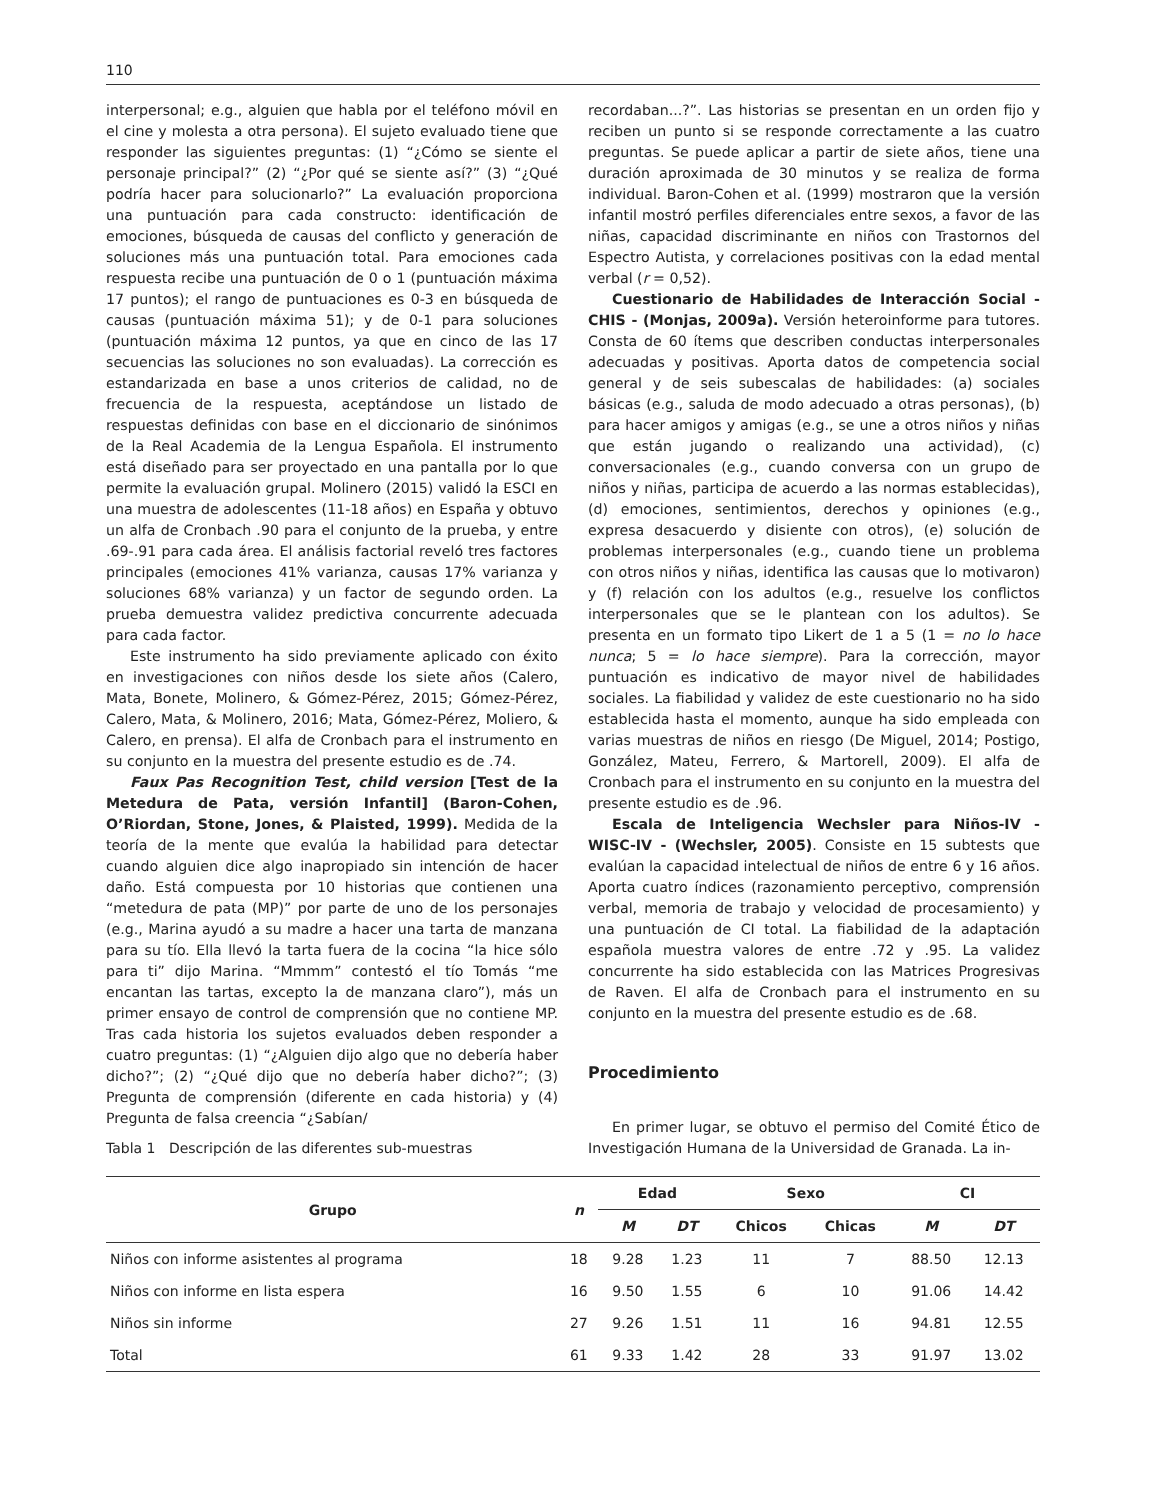110
interpersonal; e.g., alguien que habla por el teléfono móvil en el cine y molesta a otra persona). El sujeto evaluado tiene que responder las siguientes preguntas: (1) “¿Cómo se siente el personaje principal?” (2) “¿Por qué se siente así?” (3) “¿Qué podría hacer para solucionarlo?” La evaluación proporciona una puntuación para cada constructo: identificación de emociones, búsqueda de causas del conflicto y generación de soluciones más una puntuación total. Para emociones cada respuesta recibe una puntuación de 0 o 1 (puntuación máxima 17 puntos); el rango de puntuaciones es 0-3 en búsqueda de causas (puntuación máxima 51); y de 0-1 para soluciones (puntuación máxima 12 puntos, ya que en cinco de las 17 secuencias las soluciones no son evaluadas). La corrección es estandarizada en base a unos criterios de calidad, no de frecuencia de la respuesta, aceptándose un listado de respuestas definidas con base en el diccionario de sinónimos de la Real Academia de la Lengua Española. El instrumento está diseñado para ser proyectado en una pantalla por lo que permite la evaluación grupal. Molinero (2015) validó la ESCI en una muestra de adolescentes (11-18 años) en España y obtuvo un alfa de Cronbach .90 para el conjunto de la prueba, y entre .69-.91 para cada área. El análisis factorial reveló tres factores principales (emociones 41% varianza, causas 17% varianza y soluciones 68% varianza) y un factor de segundo orden. La prueba demuestra validez predictiva concurrente adecuada para cada factor.
Este instrumento ha sido previamente aplicado con éxito en investigaciones con niños desde los siete años (Calero, Mata, Bonete, Molinero, & Gómez-Pérez, 2015; Gómez-Pérez, Calero, Mata, & Molinero, 2016; Mata, Gómez-Pérez, Moliero, & Calero, en prensa). El alfa de Cronbach para el instrumento en su conjunto en la muestra del presente estudio es de .74.
Faux Pas Recognition Test, child version [Test de la Metedura de Pata, versión Infantil] (Baron-Cohen, O’Riordan, Stone, Jones, & Plaisted, 1999). Medida de la teoría de la mente que evalúa la habilidad para detectar cuando alguien dice algo inapropiado sin intención de hacer daño. Está compuesta por 10 historias que contienen una “metedura de pata (MP)” por parte de uno de los personajes (e.g., Marina ayudó a su madre a hacer una tarta de manzana para su tío. Ella llevó la tarta fuera de la cocina “la hice sólo para ti” dijo Marina. “Mmmm” contestó el tío Tomás “me encantan las tartas, excepto la de manzana claro”), más un primer ensayo de control de comprensión que no contiene MP. Tras cada historia los sujetos evaluados deben responder a cuatro preguntas: (1) “¿Alguien dijo algo que no debería haber dicho?”; (2) “¿Qué dijo que no debería haber dicho?”; (3) Pregunta de comprensión (diferente en cada historia) y (4) Pregunta de falsa creencia “¿Sabían/
recordaban...?”. Las historias se presentan en un orden fijo y reciben un punto si se responde correctamente a las cuatro preguntas. Se puede aplicar a partir de siete años, tiene una duración aproximada de 30 minutos y se realiza de forma individual. Baron-Cohen et al. (1999) mostraron que la versión infantil mostró perfiles diferenciales entre sexos, a favor de las niñas, capacidad discriminante en niños con Trastornos del Espectro Autista, y correlaciones positivas con la edad mental verbal (r = 0,52).
Cuestionario de Habilidades de Interacción Social - CHIS - (Monjas, 2009a). Versión heteroinforme para tutores. Consta de 60 ítems que describen conductas interpersonales adecuadas y positivas. Aporta datos de competencia social general y de seis subescalas de habilidades: (a) sociales básicas (e.g., saluda de modo adecuado a otras personas), (b) para hacer amigos y amigas (e.g., se une a otros niños y niñas que están jugando o realizando una actividad), (c) conversacionales (e.g., cuando conversa con un grupo de niños y niñas, participa de acuerdo a las normas establecidas), (d) emociones, sentimientos, derechos y opiniones (e.g., expresa desacuerdo y disiente con otros), (e) solución de problemas interpersonales (e.g., cuando tiene un problema con otros niños y niñas, identifica las causas que lo motivaron) y (f) relación con los adultos (e.g., resuelve los conflictos interpersonales que se le plantean con los adultos). Se presenta en un formato tipo Likert de 1 a 5 (1 = no lo hace nunca; 5 = lo hace siempre). Para la corrección, mayor puntuación es indicativo de mayor nivel de habilidades sociales. La fiabilidad y validez de este cuestionario no ha sido establecida hasta el momento, aunque ha sido empleada con varias muestras de niños en riesgo (De Miguel, 2014; Postigo, González, Mateu, Ferrero, & Martorell, 2009). El alfa de Cronbach para el instrumento en su conjunto en la muestra del presente estudio es de .96.
Escala de Inteligencia Wechsler para Niños-IV - WISC-IV - (Wechsler, 2005). Consiste en 15 subtests que evalúan la capacidad intelectual de niños de entre 6 y 16 años. Aporta cuatro índices (razonamiento perceptivo, comprensión verbal, memoria de trabajo y velocidad de procesamiento) y una puntuación de CI total. La fiabilidad de la adaptación española muestra valores de entre .72 y .95. La validez concurrente ha sido establecida con las Matrices Progresivas de Raven. El alfa de Cronbach para el instrumento en su conjunto en la muestra del presente estudio es de .68.
Procedimiento
En primer lugar, se obtuvo el permiso del Comité Ético de Investigación Humana de la Universidad de Granada. La in-
Tabla 1 Descripción de las diferentes sub-muestras
| Grupo | n | Edad | | Sexo | | CI | |
| --- | --- | --- | --- | --- | --- | --- | --- |
| | | M | DT | Chicos | Chicas | M | DT |
| Niños con informe asistentes al programa | 18 | 9.28 | 1.23 | 11 | 7 | 88.50 | 12.13 |
| Niños con informe en lista espera | 16 | 9.50 | 1.55 | 6 | 10 | 91.06 | 14.42 |
| Niños sin informe | 27 | 9.26 | 1.51 | 11 | 16 | 94.81 | 12.55 |
| Total | 61 | 9.33 | 1.42 | 28 | 33 | 91.97 | 13.02 |